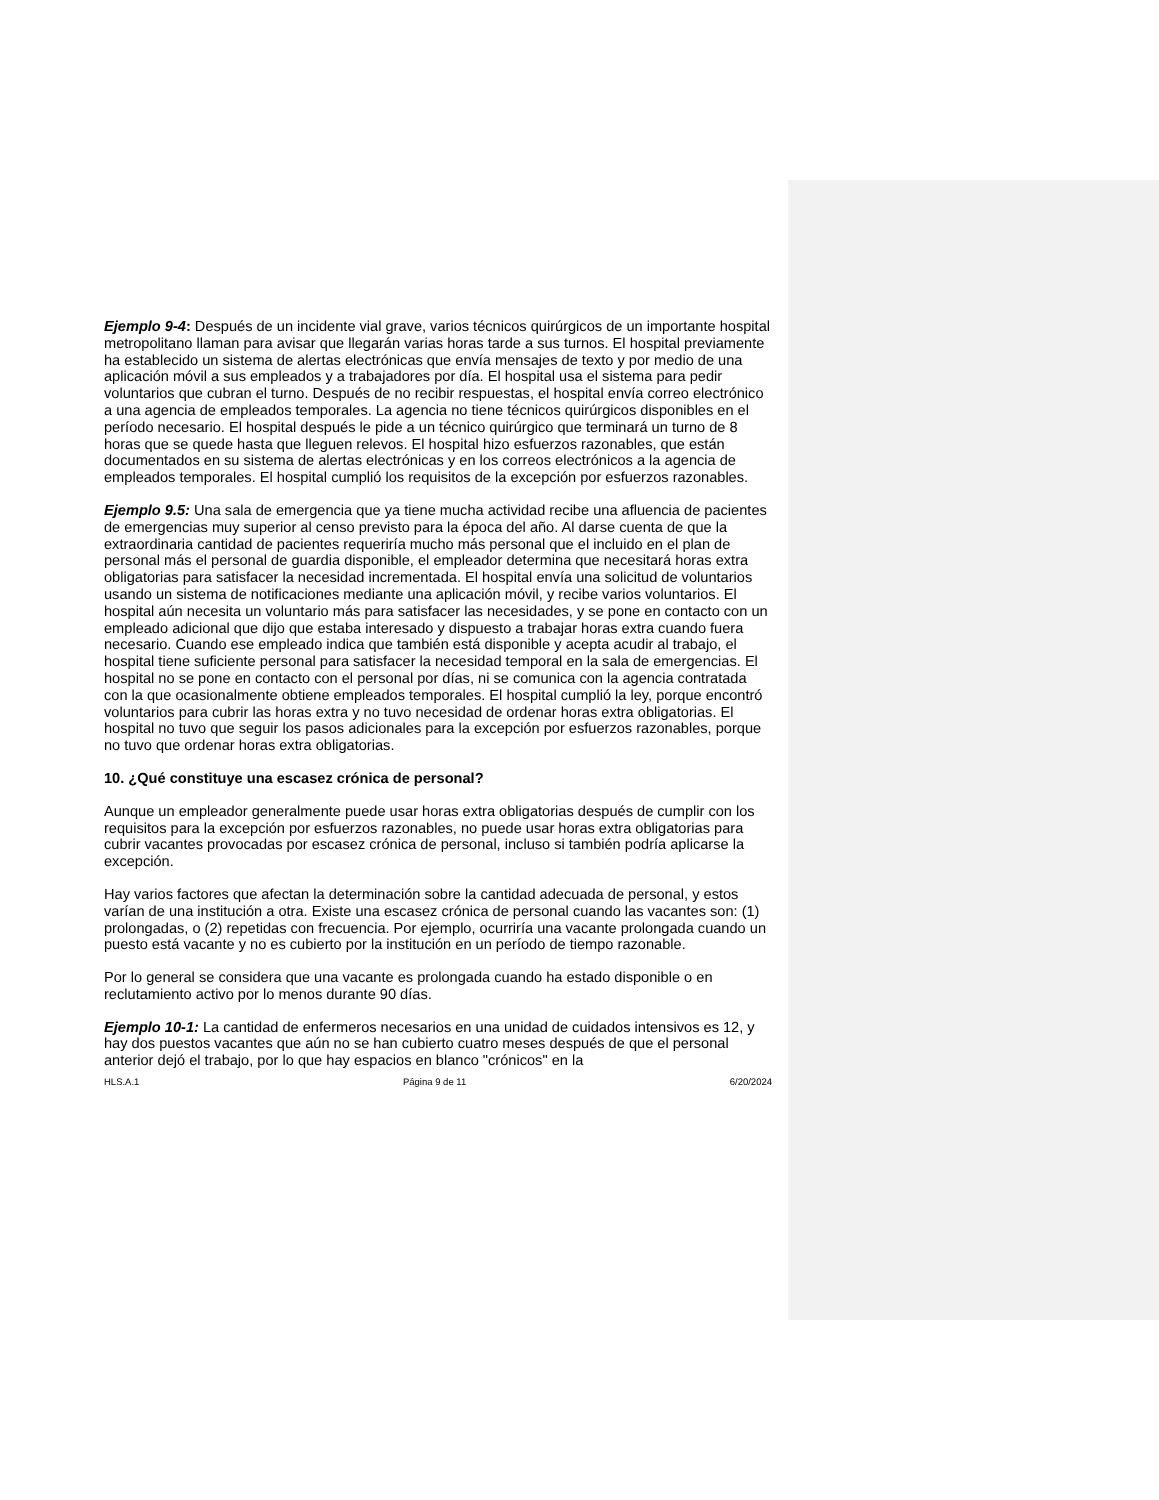Ejemplo 9-4: Después de un incidente vial grave, varios técnicos quirúrgicos de un importante hospital metropolitano llaman para avisar que llegarán varias horas tarde a sus turnos. El hospital previamente ha establecido un sistema de alertas electrónicas que envía mensajes de texto y por medio de una aplicación móvil a sus empleados y a trabajadores por día. El hospital usa el sistema para pedir voluntarios que cubran el turno. Después de no recibir respuestas, el hospital envía correo electrónico a una agencia de empleados temporales. La agencia no tiene técnicos quirúrgicos disponibles en el período necesario. El hospital después le pide a un técnico quirúrgico que terminará un turno de 8 horas que se quede hasta que lleguen relevos. El hospital hizo esfuerzos razonables, que están documentados en su sistema de alertas electrónicas y en los correos electrónicos a la agencia de empleados temporales. El hospital cumplió los requisitos de la excepción por esfuerzos razonables.
Ejemplo 9.5: Una sala de emergencia que ya tiene mucha actividad recibe una afluencia de pacientes de emergencias muy superior al censo previsto para la época del año. Al darse cuenta de que la extraordinaria cantidad de pacientes requeriría mucho más personal que el incluido en el plan de personal más el personal de guardia disponible, el empleador determina que necesitará horas extra obligatorias para satisfacer la necesidad incrementada. El hospital envía una solicitud de voluntarios usando un sistema de notificaciones mediante una aplicación móvil, y recibe varios voluntarios. El hospital aún necesita un voluntario más para satisfacer las necesidades, y se pone en contacto con un empleado adicional que dijo que estaba interesado y dispuesto a trabajar horas extra cuando fuera necesario. Cuando ese empleado indica que también está disponible y acepta acudir al trabajo, el hospital tiene suficiente personal para satisfacer la necesidad temporal en la sala de emergencias. El hospital no se pone en contacto con el personal por días, ni se comunica con la agencia contratada con la que ocasionalmente obtiene empleados temporales. El hospital cumplió la ley, porque encontró voluntarios para cubrir las horas extra y no tuvo necesidad de ordenar horas extra obligatorias. El hospital no tuvo que seguir los pasos adicionales para la excepción por esfuerzos razonables, porque no tuvo que ordenar horas extra obligatorias.
10. ¿Qué constituye una escasez crónica de personal?
Aunque un empleador generalmente puede usar horas extra obligatorias después de cumplir con los requisitos para la excepción por esfuerzos razonables, no puede usar horas extra obligatorias para cubrir vacantes provocadas por escasez crónica de personal, incluso si también podría aplicarse la excepción.
Hay varios factores que afectan la determinación sobre la cantidad adecuada de personal, y estos varían de una institución a otra. Existe una escasez crónica de personal cuando las vacantes son: (1) prolongadas, o (2) repetidas con frecuencia. Por ejemplo, ocurriría una vacante prolongada cuando un puesto está vacante y no es cubierto por la institución en un período de tiempo razonable.
Por lo general se considera que una vacante es prolongada cuando ha estado disponible o en reclutamiento activo por lo menos durante 90 días.
Ejemplo 10-1: La cantidad de enfermeros necesarios en una unidad de cuidados intensivos es 12, y hay dos puestos vacantes que aún no se han cubierto cuatro meses después de que el personal anterior dejó el trabajo, por lo que hay espacios en blanco "crónicos" en la
HLS.A.1 Página 9 de 11 6/20/2024